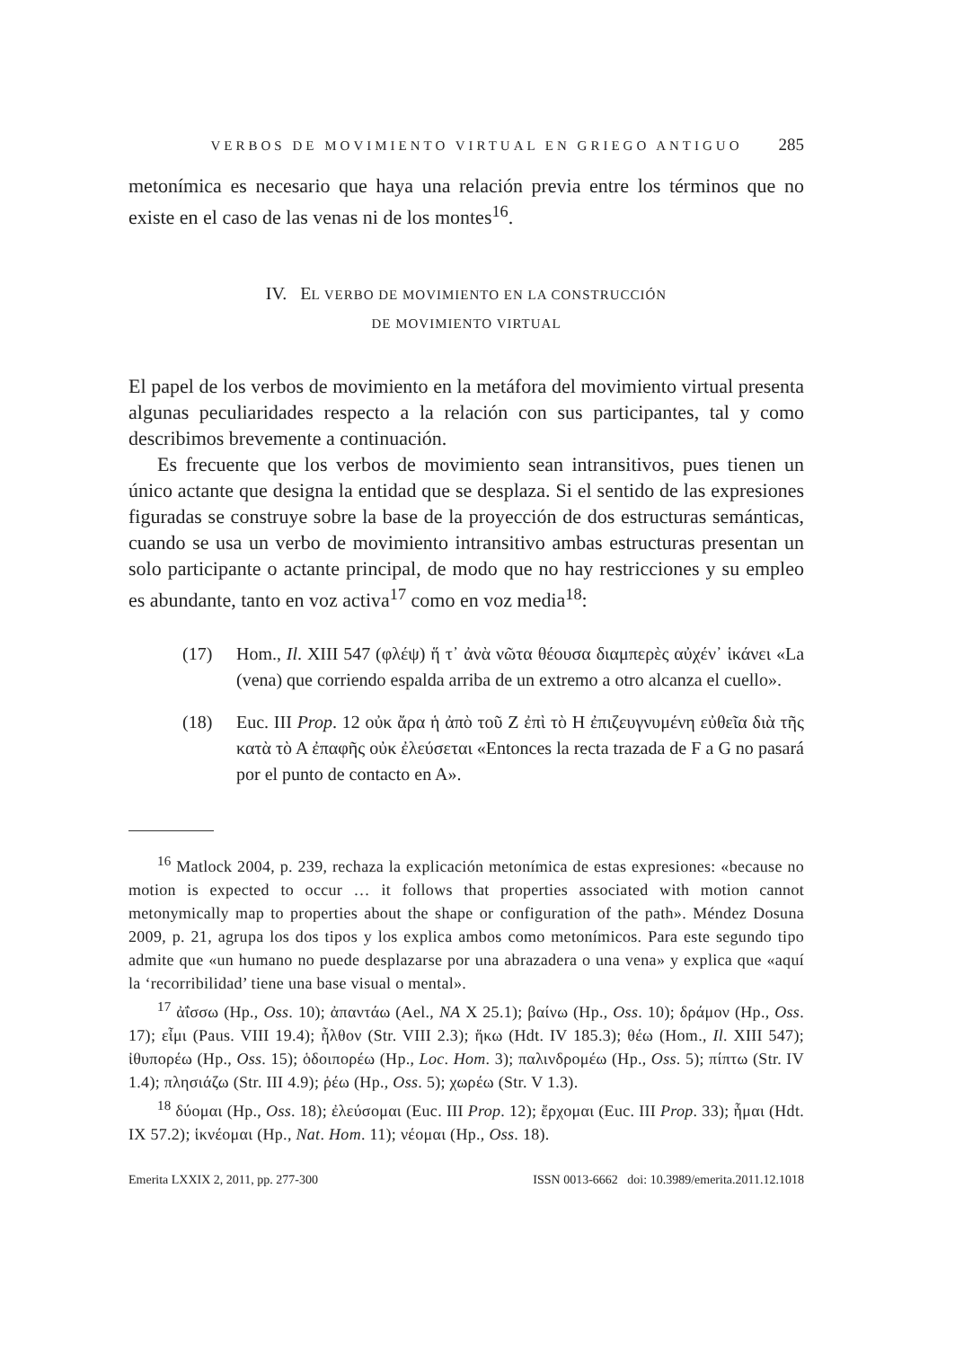VERBOS DE MOVIMIENTO VIRTUAL EN GRIEGO ANTIGUO 285
metonímica es necesario que haya una relación previa entre los términos que no existe en el caso de las venas ni de los montes<sup>16</sup>.
IV. EL VERBO DE MOVIMIENTO EN LA CONSTRUCCIÓN
DE MOVIMIENTO VIRTUAL
El papel de los verbos de movimiento en la metáfora del movimiento virtual presenta algunas peculiaridades respecto a la relación con sus participantes, tal y como describimos brevemente a continuación.
Es frecuente que los verbos de movimiento sean intransitivos, pues tienen un único actante que designa la entidad que se desplaza. Si el sentido de las expresiones figuradas se construye sobre la base de la proyección de dos estructuras semánticas, cuando se usa un verbo de movimiento intransitivo ambas estructuras presentan un solo participante o actante principal, de modo que no hay restricciones y su empleo es abundante, tanto en voz activa<sup>17</sup> como en voz media<sup>18</sup>:
(17) Hom., Il. XIII 547 (φλέψ) ἥ τ᾽ ἀνὰ νῶτα θέουσα διαμπερὲς αὐχέν᾽ ἱκάνει «La (vena) que corriendo espalda arriba de un extremo a otro alcanza el cuello».
(18) Euc. III Prop. 12 οὐκ ἄρα ἡ ἀπὸ τοῦ Ζ ἐπὶ τὸ Η ἐπιζευγνυμένη εὐθεῖα διὰ τῆς κατὰ τὸ Α ἐπαφῆς οὐκ ἐλεύσεται «Entonces la recta trazada de F a G no pasará por el punto de contacto en A».
<sup>16</sup> Matlock 2004, p. 239, rechaza la explicación metonímica de estas expresiones: «because no motion is expected to occur … it follows that properties associated with motion cannot metonymically map to properties about the shape or configuration of the path». Méndez Dosuna 2009, p. 21, agrupa los dos tipos y los explica ambos como metonímicos. Para este segundo tipo admite que «un humano no puede desplazarse por una abrazadera o una vena» y explica que «aquí la ‘recorribilidad’ tiene una base visual o mental».
<sup>17</sup> ἀΐσσω (Hp., Oss. 10); ἀπαντάω (Ael., NA X 25.1); βαίνω (Hp., Oss. 10); δράμον (Hp., Oss. 17); εἶμι (Paus. VIII 19.4); ἦλθον (Str. VIII 2.3); ἥκω (Hdt. IV 185.3); θέω (Hom., Il. XIII 547); ἰθυπορέω (Hp., Oss. 15); ὁδοιπορέω (Hp., Loc. Hom. 3); παλινδρομέω (Hp., Oss. 5); πίπτω (Str. IV 1.4); πλησιάζω (Str. III 4.9); ῥέω (Hp., Oss. 5); χωρέω (Str. V 1.3).
<sup>18</sup> δύομαι (Hp., Oss. 18); ἐλεύσομαι (Euc. III Prop. 12); ἔρχομαι (Euc. III Prop. 33); ἧμαι (Hdt. IX 57.2); ἱκνέομαι (Hp., Nat. Hom. 11); νέομαι (Hp., Oss. 18).
Emerita LXXIX 2, 2011, pp. 277-300 ISSN 0013-6662 doi: 10.3989/emerita.2011.12.1018